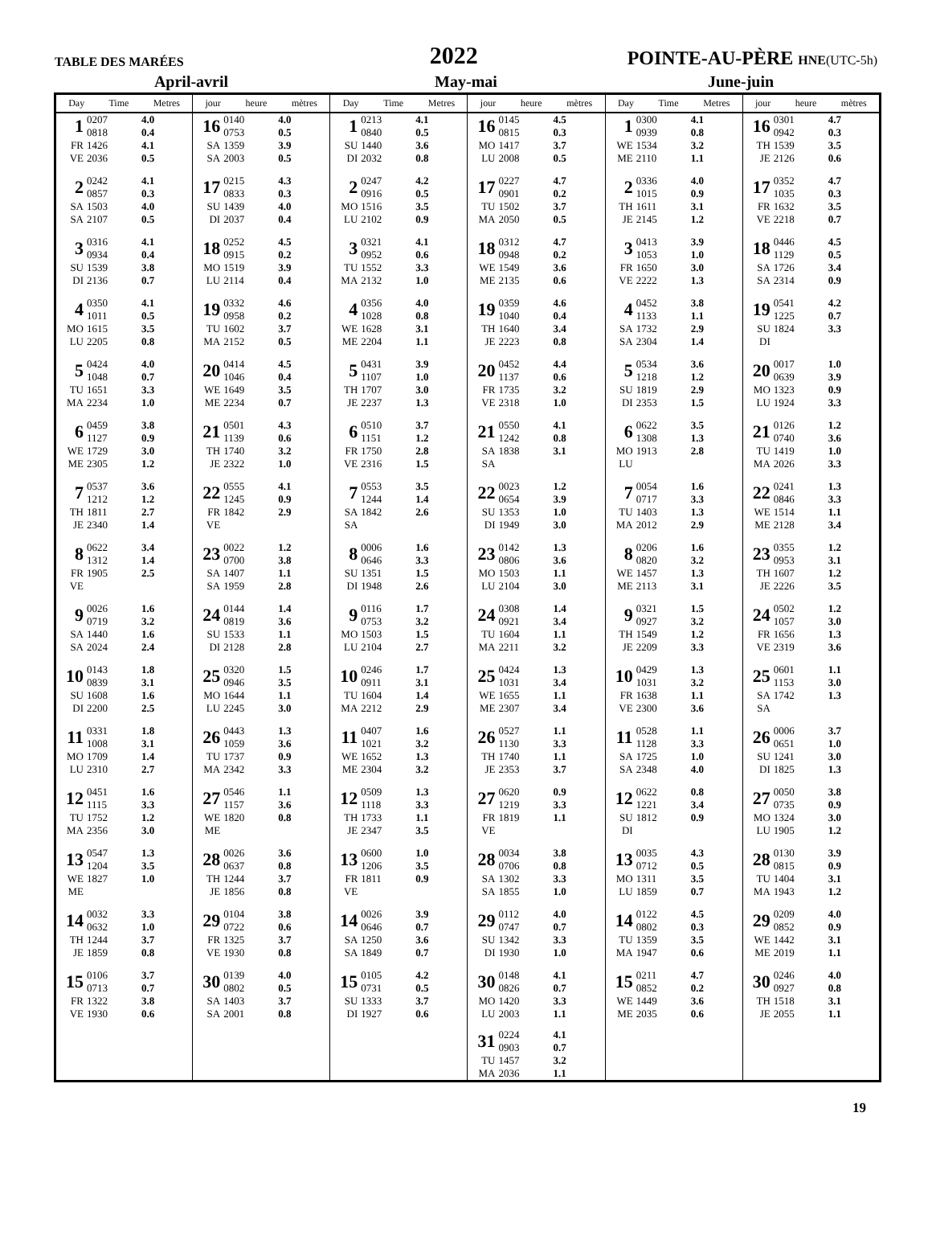TABLE DES MARÉES
2022
POINTE-AU-PÈRE HNE(UTC-5h)
April-avril May-mai June-juin
| Day Time Metres | jour heure mètres | Day Time Metres | jour heure mètres | Day Time Metres | jour heure mètres |
| --- | --- | --- | --- | --- | --- |
| / 1 / 0207 / 4.0 / / / 0818 / 0.4 / / FR / 1426 / 4.1 / / VE / 2036 / 0.5 / | / 16 / 0140 / 4.0 / / / 0753 / 0.5 / / SA / 1359 / 3.9 / / SA / 2003 / 0.5 / | / 1 / 0213 / 4.1 / / / 0840 / 0.5 / / SU / 1440 / 3.6 / / DI / 2032 / 0.8 / | / 16 / 0145 / 4.5 / / / 0815 / 0.3 / / MO / 1417 / 3.7 / / LU / 2008 / 0.5 / | / 1 / 0300 / 4.1 / / / 0939 / 0.8 / / WE / 1534 / 3.2 / / ME / 2110 / 1.1 / | / 16 / 0301 / 4.7 / / / 0942 / 0.3 / / TH / 1539 / 3.5 / / JE / 2126 / 0.6 / |
| / 2 / 0242 / 4.1 / / / 0857 / 0.3 / / SA / 1503 / 4.0 / / SA / 2107 / 0.5 / | / 17 / 0215 / 4.3 / / / 0833 / 0.3 / / SU / 1439 / 4.0 / / DI / 2037 / 0.4 / | / 2 / 0247 / 4.2 / / / 0916 / 0.5 / / MO / 1516 / 3.5 / / LU / 2102 / 0.9 / | / 17 / 0227 / 4.7 / / / 0901 / 0.2 / / TU / 1502 / 3.7 / / MA / 2050 / 0.5 / | / 2 / 0336 / 4.0 / / / 1015 / 0.9 / / TH / 1611 / 3.1 / / JE / 2145 / 1.2 / | / 17 / 0352 / 4.7 / / / 1035 / 0.3 / / FR / 1632 / 3.5 / / VE / 2218 / 0.7 / |
| / 3 / 0316 / 4.1 / / / 0934 / 0.4 / / SU / 1539 / 3.8 / / DI / 2136 / 0.7 / | / 18 / 0252 / 4.5 / / / 0915 / 0.2 / / MO / 1519 / 3.9 / / LU / 2114 / 0.4 / | / 3 / 0321 / 4.1 / / / 0952 / 0.6 / / TU / 1552 / 3.3 / / MA / 2132 / 1.0 / | / 18 / 0312 / 4.7 / / / 0948 / 0.2 / / WE / 1549 / 3.6 / / ME / 2135 / 0.6 / | / 3 / 0413 / 3.9 / / / 1053 / 1.0 / / FR / 1650 / 3.0 / / VE / 2222 / 1.3 / | / 18 / 0446 / 4.5 / / / 1129 / 0.5 / / SA / 1726 / 3.4 / / SA / 2314 / 0.9 / |
| / 4 / 0350 / 4.1 / / / 1011 / 0.5 / / MO / 1615 / 3.5 / / LU / 2205 / 0.8 / | / 19 / 0332 / 4.6 / / / 0958 / 0.2 / / TU / 1602 / 3.7 / / MA / 2152 / 0.5 / | / 4 / 0356 / 4.0 / / / 1028 / 0.8 / / WE / 1628 / 3.1 / / ME / 2204 / 1.1 / | / 19 / 0359 / 4.6 / / / 1040 / 0.4 / / TH / 1640 / 3.4 / / JE / 2223 / 0.8 / | / 4 / 0452 / 3.8 / / / 1133 / 1.1 / / SA / 1732 / 2.9 / / SA / 2304 / 1.4 / | / 19 / 0541 / 4.2 / / / 1225 / 0.7 / / SU / 1824 / 3.3 / / DI / / / |
| / 5 / 0424 / 4.0 / / / 1048 / 0.7 / / TU / 1651 / 3.3 / / MA / 2234 / 1.0 / | / 20 / 0414 / 4.5 / / / 1046 / 0.4 / / WE / 1649 / 3.5 / / ME / 2234 / 0.7 / | / 5 / 0431 / 3.9 / / / 1107 / 1.0 / / TH / 1707 / 3.0 / / JE / 2237 / 1.3 / | / 20 / 0452 / 4.4 / / / 1137 / 0.6 / / FR / 1735 / 3.2 / / VE / 2318 / 1.0 / | / 5 / 0534 / 3.6 / / / 1218 / 1.2 / / SU / 1819 / 2.9 / / DI / 2353 / 1.5 / | / 20 / 0017 / 1.0 / / / 0639 / 3.9 / / MO / 1323 / 0.9 / / LU / 1924 / 3.3 / |
| / 6 / 0459 / 3.8 / / / 1127 / 0.9 / / WE / 1729 / 3.0 / / ME / 2305 / 1.2 / | / 21 / 0501 / 4.3 / / / 1139 / 0.6 / / TH / 1740 / 3.2 / / JE / 2322 / 1.0 / | / 6 / 0510 / 3.7 / / / 1151 / 1.2 / / FR / 1750 / 2.8 / / VE / 2316 / 1.5 / | / 21 / 0550 / 4.1 / / / 1242 / 0.8 / / SA / 1838 / 3.1 / / SA / / / | / 6 / 0622 / 3.5 / / / 1308 / 1.3 / / MO / 1913 / 2.8 / / LU / / / | / 21 / 0126 / 1.2 / / / 0740 / 3.6 / / TU / 1419 / 1.0 / / MA / 2026 / 3.3 / |
| / 7 / 0537 / 3.6 / / / 1212 / 1.2 / / TH / 1811 / 2.7 / / JE / 2340 / 1.4 / | / 22 / 0555 / 4.1 / / / 1245 / 0.9 / / FR / 1842 / 2.9 / / VE / / / | / 7 / 0553 / 3.5 / / / 1244 / 1.4 / / SA / 1842 / 2.6 / / SA / / / | / 22 / 0023 / 1.2 / / / 0654 / 3.9 / / SU / 1353 / 1.0 / / DI / 1949 / 3.0 / | / 7 / 0054 / 1.6 / / / 0717 / 3.3 / / TU / 1403 / 1.3 / / MA / 2012 / 2.9 / | / 22 / 0241 / 1.3 / / / 0846 / 3.3 / / WE / 1514 / 1.1 / / ME / 2128 / 3.4 / |
| / 8 / 0622 / 3.4 / / / 1312 / 1.4 / / FR / 1905 / 2.5 / / VE / / / | / 23 / 0022 / 1.2 / / / 0700 / 3.8 / / SA / 1407 / 1.1 / / SA / 1959 / 2.8 / | / 8 / 0006 / 1.6 / / / 0646 / 3.3 / / SU / 1351 / 1.5 / / DI / 1948 / 2.6 / | / 23 / 0142 / 1.3 / / / 0806 / 3.6 / / MO / 1503 / 1.1 / / LU / 2104 / 3.0 / | / 8 / 0206 / 1.6 / / / 0820 / 3.2 / / WE / 1457 / 1.3 / / ME / 2113 / 3.1 / | / 23 / 0355 / 1.2 / / / 0953 / 3.1 / / TH / 1607 / 1.2 / / JE / 2226 / 3.5 / |
| / 9 / 0026 / 1.6 / / / 0719 / 3.2 / / SA / 1440 / 1.6 / / SA / 2024 / 2.4 / | / 24 / 0144 / 1.4 / / / 0819 / 3.6 / / SU / 1533 / 1.1 / / DI / 2128 / 2.8 / | / 9 / 0116 / 1.7 / / / 0753 / 3.2 / / MO / 1503 / 1.5 / / LU / 2104 / 2.7 / | / 24 / 0308 / 1.4 / / / 0921 / 3.4 / / TU / 1604 / 1.1 / / MA / 2211 / 3.2 / | / 9 / 0321 / 1.5 / / / 0927 / 3.2 / / TH / 1549 / 1.2 / / JE / 2209 / 3.3 / | / 24 / 0502 / 1.2 / / / 1057 / 3.0 / / FR / 1656 / 1.3 / / VE / 2319 / 3.6 / |
| / 10 / 0143 / 1.8 / / / 0839 / 3.1 / / SU / 1608 / 1.6 / / DI / 2200 / 2.5 / | / 25 / 0320 / 1.5 / / / 0946 / 3.5 / / MO / 1644 / 1.1 / / LU / 2245 / 3.0 / | / 10 / 0246 / 1.7 / / / 0911 / 3.1 / / TU / 1604 / 1.4 / / MA / 2212 / 2.9 / | / 25 / 0424 / 1.3 / / / 1031 / 3.4 / / WE / 1655 / 1.1 / / ME / 2307 / 3.4 / | / 10 / 0429 / 1.3 / / / 1031 / 3.2 / / FR / 1638 / 1.1 / / VE / 2300 / 3.6 / | / 25 / 0601 / 1.1 / / / 1153 / 3.0 / / SA / 1742 / 1.3 / / SA / / / |
| / 11 / 0331 / 1.8 / / / 1008 / 3.1 / / MO / 1709 / 1.4 / / LU / 2310 / 2.7 / | / 26 / 0443 / 1.3 / / / 1059 / 3.6 / / TU / 1737 / 0.9 / / MA / 2342 / 3.3 / | / 11 / 0407 / 1.6 / / / 1021 / 3.2 / / WE / 1652 / 1.3 / / ME / 2304 / 3.2 / | / 26 / 0527 / 1.1 / / / 1130 / 3.3 / / TH / 1740 / 1.1 / / JE / 2353 / 3.7 / | / 11 / 0528 / 1.1 / / / 1128 / 3.3 / / SA / 1725 / 1.0 / / SA / 2348 / 4.0 / | / 26 / 0006 / 3.7 / / / 0651 / 1.0 / / SU / 1241 / 3.0 / / DI / 1825 / 1.3 / |
| / 12 / 0451 / 1.6 / / / 1115 / 3.3 / / TU / 1752 / 1.2 / / MA / 2356 / 3.0 / | / 27 / 0546 / 1.1 / / / 1157 / 3.6 / / WE / 1820 / 0.8 / / ME / / / | / 12 / 0509 / 1.3 / / / 1118 / 3.3 / / TH / 1733 / 1.1 / / JE / 2347 / 3.5 / | / 27 / 0620 / 0.9 / / / 1219 / 3.3 / / FR / 1819 / 1.1 / / VE / / / | / 12 / 0622 / 0.8 / / / 1221 / 3.4 / / SU / 1812 / 0.9 / / DI / / / | / 27 / 0050 / 3.8 / / / 0735 / 0.9 / / MO / 1324 / 3.0 / / LU / 1905 / 1.2 / |
| / 13 / 0547 / 1.3 / / / 1204 / 3.5 / / WE / 1827 / 1.0 / / ME / / / | / 28 / 0026 / 3.6 / / / 0637 / 0.8 / / TH / 1244 / 3.7 / / JE / 1856 / 0.8 / | / 13 / 0600 / 1.0 / / / 1206 / 3.5 / / FR / 1811 / 0.9 / / VE / / / | / 28 / 0034 / 3.8 / / / 0706 / 0.8 / / SA / 1302 / 3.3 / / SA / 1855 / 1.0 / | / 13 / 0035 / 4.3 / / / 0712 / 0.5 / / MO / 1311 / 3.5 / / LU / 1859 / 0.7 / | / 28 / 0130 / 3.9 / / / 0815 / 0.9 / / TU / 1404 / 3.1 / / MA / 1943 / 1.2 / |
| / 14 / 0032 / 3.3 / / / 0632 / 1.0 / / TH / 1244 / 3.7 / / JE / 1859 / 0.8 / | / 29 / 0104 / 3.8 / / / 0722 / 0.6 / / FR / 1325 / 3.7 / / VE / 1930 / 0.8 / | / 14 / 0026 / 3.9 / / / 0646 / 0.7 / / SA / 1250 / 3.6 / / SA / 1849 / 0.7 / | / 29 / 0112 / 4.0 / / / 0747 / 0.7 / / SU / 1342 / 3.3 / / DI / 1930 / 1.0 / | / 14 / 0122 / 4.5 / / / 0802 / 0.3 / / TU / 1359 / 3.5 / / MA / 1947 / 0.6 / | / 29 / 0209 / 4.0 / / / 0852 / 0.9 / / WE / 1442 / 3.1 / / ME / 2019 / 1.1 / |
| / 15 / 0106 / 3.7 / / / 0713 / 0.7 / / FR / 1322 / 3.8 / / VE / 1930 / 0.6 / | / 30 / 0139 / 4.0 / / / 0802 / 0.5 / / SA / 1403 / 3.7 / / SA / 2001 / 0.8 / | / 15 / 0105 / 4.2 / / / 0731 / 0.5 / / SU / 1333 / 3.7 / / DI / 1927 / 0.6 / | / 30 / 0148 / 4.1 / / / 0826 / 0.7 / / MO / 1420 / 3.3 / / LU / 2003 / 1.1 / / 31 / 0224 / 4.1 / / / 0903 / 0.7 / / TU / 1457 / 3.2 / / MA / 2036 / 1.1 / | / 15 / 0211 / 4.7 / / / 0852 / 0.2 / / WE / 1449 / 3.6 / / ME / 2035 / 0.6 / | / 30 / 0246 / 4.0 / / / 0927 / 0.8 / / TH / 1518 / 3.1 / / JE / 2055 / 1.1 / |
19